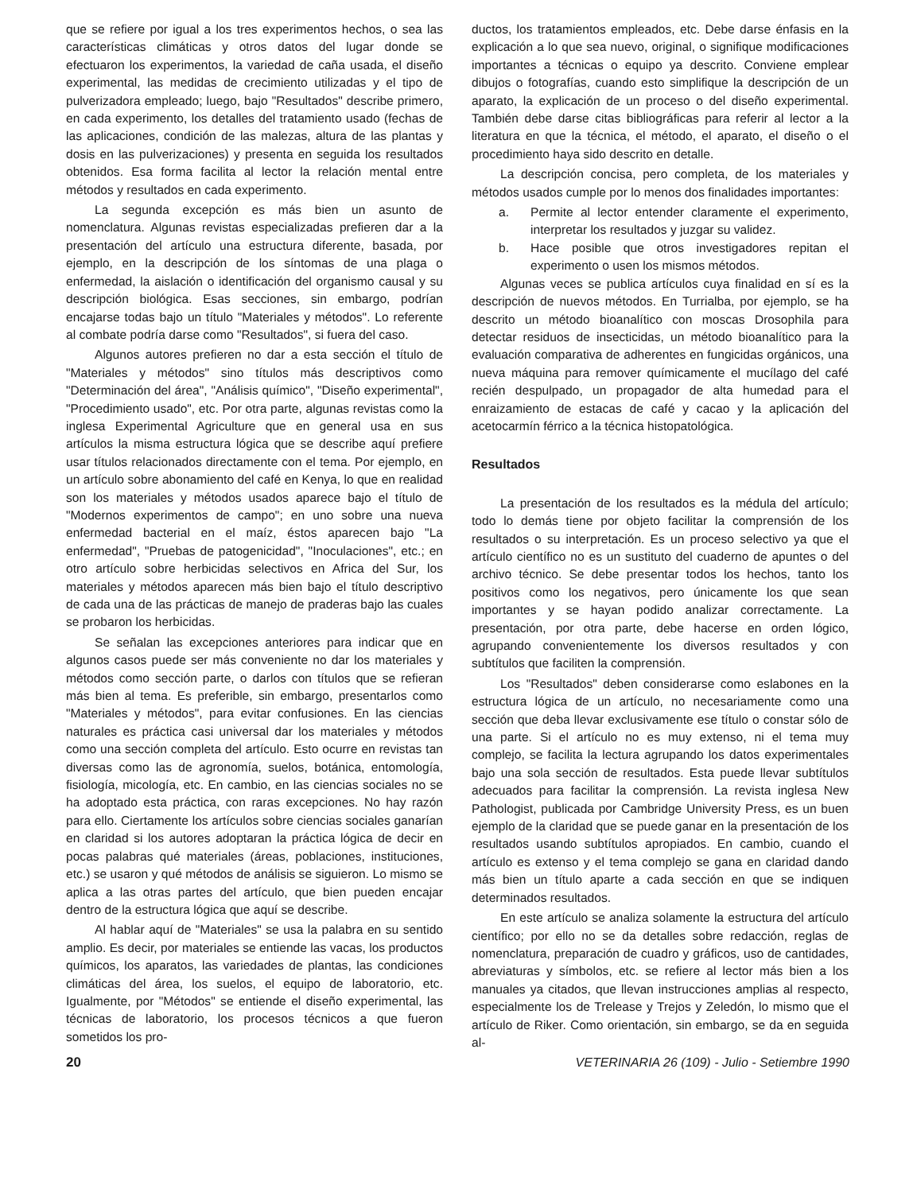que se refiere por igual a los tres experimentos hechos, o sea las características climáticas y otros datos del lugar donde se efectuaron los experimentos, la variedad de caña usada, el diseño experimental, las medidas de crecimiento utilizadas y el tipo de pulverizadora empleado; luego, bajo "Resultados" describe primero, en cada experimento, los detalles del tratamiento usado (fechas de las aplicaciones, condición de las malezas, altura de las plantas y dosis en las pulverizaciones) y presenta en seguida los resultados obtenidos. Esa forma facilita al lector la relación mental entre métodos y resultados en cada experimento.
La segunda excepción es más bien un asunto de nomenclatura. Algunas revistas especializadas prefieren dar a la presentación del artículo una estructura diferente, basada, por ejemplo, en la descripción de los síntomas de una plaga o enfermedad, la aislación o identificación del organismo causal y su descripción biológica. Esas secciones, sin embargo, podrían encajarse todas bajo un título "Materiales y métodos". Lo referente al combate podría darse como "Resultados", si fuera del caso.
Algunos autores prefieren no dar a esta sección el título de "Materiales y métodos" sino títulos más descriptivos como "Determinación del área", "Análisis químico", "Diseño experimental", "Procedimiento usado", etc. Por otra parte, algunas revistas como la inglesa Experimental Agriculture que en general usa en sus artículos la misma estructura lógica que se describe aquí prefiere usar títulos relacionados directamente con el tema. Por ejemplo, en un artículo sobre abonamiento del café en Kenya, lo que en realidad son los materiales y métodos usados aparece bajo el título de "Modernos experimentos de campo"; en uno sobre una nueva enfermedad bacterial en el maíz, éstos aparecen bajo "La enfermedad", "Pruebas de patogenicidad", "Inoculaciones", etc.; en otro artículo sobre herbicidas selectivos en Africa del Sur, los materiales y métodos aparecen más bien bajo el título descriptivo de cada una de las prácticas de manejo de praderas bajo las cuales se probaron los herbicidas.
Se señalan las excepciones anteriores para indicar que en algunos casos puede ser más conveniente no dar los materiales y métodos como sección parte, o darlos con títulos que se refieran más bien al tema. Es preferible, sin embargo, presentarlos como "Materiales y métodos", para evitar confusiones. En las ciencias naturales es práctica casi universal dar los materiales y métodos como una sección completa del artículo. Esto ocurre en revistas tan diversas como las de agronomía, suelos, botánica, entomología, fisiología, micología, etc. En cambio, en las ciencias sociales no se ha adoptado esta práctica, con raras excepciones. No hay razón para ello. Ciertamente los artículos sobre ciencias sociales ganarían en claridad si los autores adoptaran la práctica lógica de decir en pocas palabras qué materiales (áreas, poblaciones, instituciones, etc.) se usaron y qué métodos de análisis se siguieron. Lo mismo se aplica a las otras partes del artículo, que bien pueden encajar dentro de la estructura lógica que aquí se describe.
Al hablar aquí de "Materiales" se usa la palabra en su sentido amplio. Es decir, por materiales se entiende las vacas, los productos químicos, los aparatos, las variedades de plantas, las condiciones climáticas del área, los suelos, el equipo de laboratorio, etc. Igualmente, por "Métodos" se entiende el diseño experimental, las técnicas de laboratorio, los procesos técnicos a que fueron sometidos los pro-
ductos, los tratamientos empleados, etc. Debe darse énfasis en la explicación a lo que sea nuevo, original, o signifique modificaciones importantes a técnicas o equipo ya descrito. Conviene emplear dibujos o fotografías, cuando esto simplifique la descripción de un aparato, la explicación de un proceso o del diseño experimental. También debe darse citas bibliográficas para referir al lector a la literatura en que la técnica, el método, el aparato, el diseño o el procedimiento haya sido descrito en detalle.
La descripción concisa, pero completa, de los materiales y métodos usados cumple por lo menos dos finalidades importantes:
a. Permite al lector entender claramente el experimento, interpretar los resultados y juzgar su validez.
b. Hace posible que otros investigadores repitan el experimento o usen los mismos métodos.
Algunas veces se publica artículos cuya finalidad en sí es la descripción de nuevos métodos. En Turrialba, por ejemplo, se ha descrito un método bioanalítico con moscas Drosophila para detectar residuos de insecticidas, un método bioanalítico para la evaluación comparativa de adherentes en fungicidas orgánicos, una nueva máquina para remover químicamente el mucílago del café recién despulpado, un propagador de alta humedad para el enraizamiento de estacas de café y cacao y la aplicación del acetocarmín férrico a la técnica histopatológica.
Resultados
La presentación de los resultados es la médula del artículo; todo lo demás tiene por objeto facilitar la comprensión de los resultados o su interpretación. Es un proceso selectivo ya que el artículo científico no es un sustituto del cuaderno de apuntes o del archivo técnico. Se debe presentar todos los hechos, tanto los positivos como los negativos, pero únicamente los que sean importantes y se hayan podido analizar correctamente. La presentación, por otra parte, debe hacerse en orden lógico, agrupando convenientemente los diversos resultados y con subtítulos que faciliten la comprensión.
Los "Resultados" deben considerarse como eslabones en la estructura lógica de un artículo, no necesariamente como una sección que deba llevar exclusivamente ese título o constar sólo de una parte. Si el artículo no es muy extenso, ni el tema muy complejo, se facilita la lectura agrupando los datos experimentales bajo una sola sección de resultados. Esta puede llevar subtítulos adecuados para facilitar la comprensión. La revista inglesa New Pathologist, publicada por Cambridge University Press, es un buen ejemplo de la claridad que se puede ganar en la presentación de los resultados usando subtítulos apropiados. En cambio, cuando el artículo es extenso y el tema complejo se gana en claridad dando más bien un título aparte a cada sección en que se indiquen determinados resultados.
En este artículo se analiza solamente la estructura del artículo científico; por ello no se da detalles sobre redacción, reglas de nomenclatura, preparación de cuadro y gráficos, uso de cantidades, abreviaturas y símbolos, etc. se refiere al lector más bien a los manuales ya citados, que llevan instrucciones amplias al respecto, especialmente los de Trelease y Trejos y Zeledón, lo mismo que el artículo de Riker. Como orientación, sin embargo, se da en seguida al-
20 VETERINARIA 26 (109) - Julio - Setiembre 1990